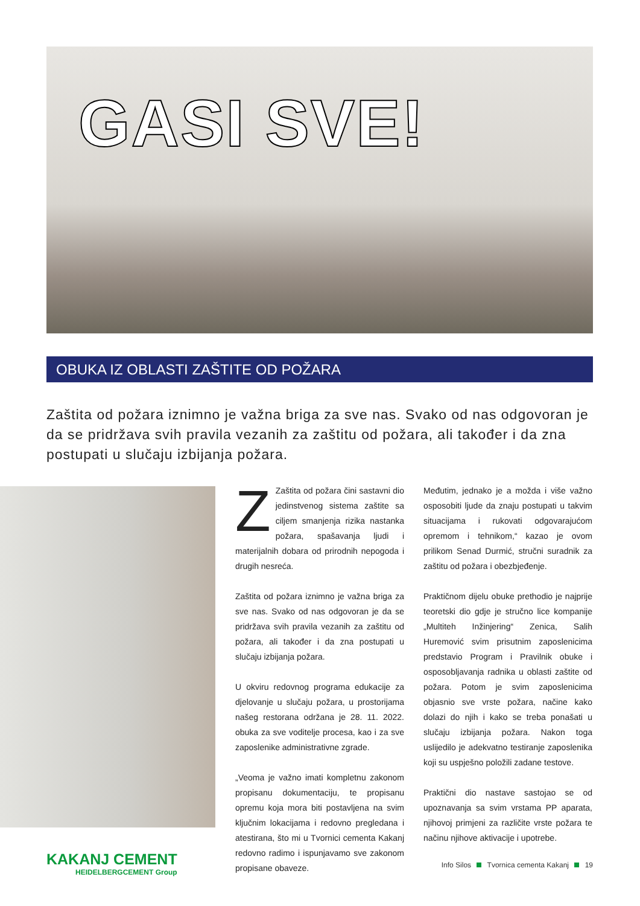GASI SVE!
OBUKA IZ OBLASTI ZAŠTITE OD POŽARA
Zaštita od požara iznimno je važna briga za sve nas. Svako od nas odgovoran je da se pridržava svih pravila vezanih za zaštitu od požara, ali također i da zna postupati u slučaju izbijanja požara.
ZZaštita od požara čini sastavni dio jedinstvenog sistema zaštite sa ciljem smanjenja rizika nastanka požara, spašavanja ljudi i materijalnih dobara od prirodnih nepogoda i drugih nesreća.
Zaštita od požara iznimno je važna briga za sve nas. Svako od nas odgovoran je da se pridržava svih pravila vezanih za zaštitu od požara, ali također i da zna postupati u slučaju izbijanja požara.
U okviru redovnog programa edukacije za djelovanje u slučaju požara, u prostorijama našeg restorana održana je 28. 11. 2022. obuka za sve voditelje procesa, kao i za sve zaposlenike administrativne zgrade.
„Veoma je važno imati kompletnu zakonom propisanu dokumentaciju, te propisanu opremu koja mora biti postavljena na svim ključnim lokacijama i redovno pregledana i atestirana, što mi u Tvornici cementa Kakanj redovno radimo i ispunjavamo sve zakonom propisane obaveze.
Međutim, jednako je a možda i više važno osposobiti ljude da znaju postupati u takvim situacijama i rukovati odgovarajućom opremom i tehnikom,“ kazao je ovom prilikom Senad Durmić, stručni suradnik za zaštitu od požara i obezbjeđenje.
Praktičnom dijelu obuke prethodio je najprije teoretski dio gdje je stručno lice kompanije „Multiteh Inžinjering“ Zenica, Salih Huremović svim prisutnim zaposlenicima predstavio Program i Pravilnik obuke i osposobljavanja radnika u oblasti zaštite od požara. Potom je svim zaposlenicima objasnio sve vrste požara, načine kako dolazi do njih i kako se treba ponašati u slučaju izbijanja požara. Nakon toga uslijedilo je adekvatno testiranje zaposlenika koji su uspješno položili zadane testove.
Praktični dio nastave sastojao se od upoznavanja sa svim vrstama PP aparata, njihovoj primjeni za različite vrste požara te načinu njihove aktivacije i upotrebe.
KAKANJ CEMENT
HEIDELBERGCEMENT Group
Info Silos Tvornica cementa Kakanj 19